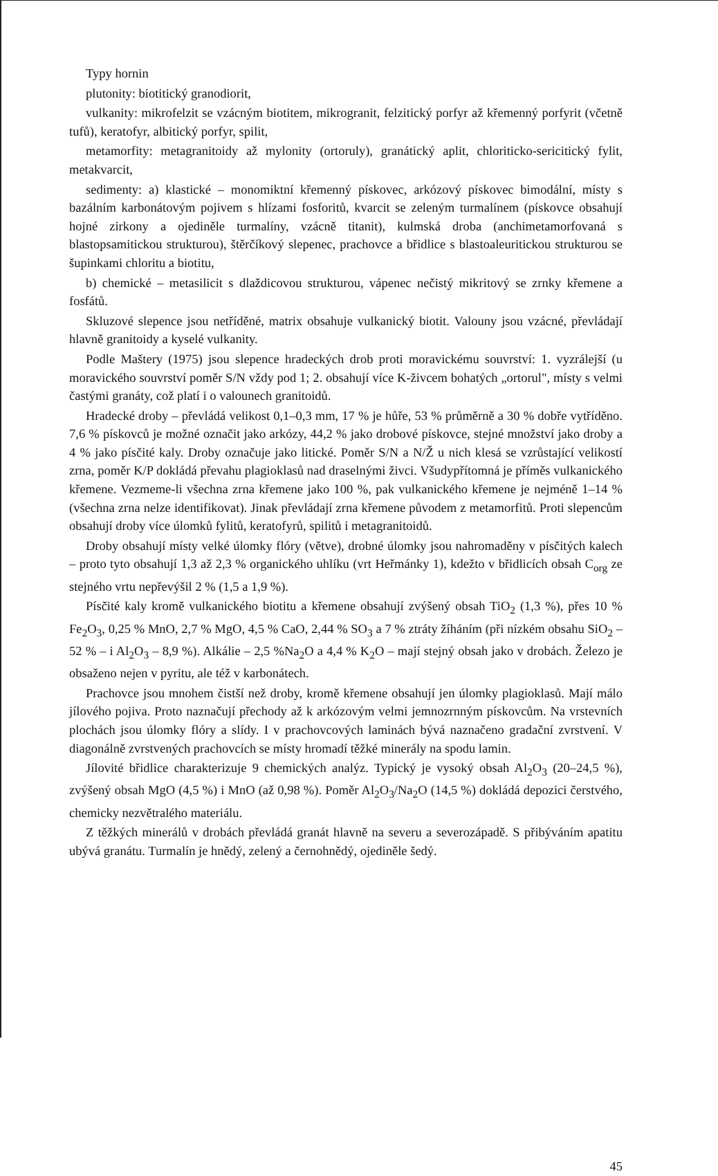Typy hornin
plutonity: biotitický granodiorit,
vulkanity: mikrofelzit se vzácným biotitem, mikrogranit, felzitický porfyr až křemenný porfyrit (včetně tufů), keratofyr, albitický porfyr, spilit,
metamorfity: metagranitoidy až mylonity (ortoruly), granátický aplit, chloriticko-sericitický fylit, metakvarcit,
sedimenty: a) klastické – monomiktní křemenný pískovec, arkózový pískovec bimodální, místy s bazálním karbonátovým pojivem s hlízami fosforitů, kvarcit se zeleným turmalínem (pískovce obsahují hojné zirkony a ojediněle turmalíny, vzácně titanit), kulmská droba (anchimetamorfovaná s blastopsamitickou strukturou), štěrčíkový slepenec, prachovce a břidlice s blastoaleuritickou strukturou se šupinkami chloritu a biotitu,
b) chemické – metasilicit s dlaždicovou strukturou, vápenec nečistý mikritový se zrnky křemene a fosfátů.
Skluzové slepence jsou netříděné, matrix obsahuje vulkanický biotit. Valouny jsou vzácné, převládají hlavně granitoidy a kyselé vulkanity.
Podle Maštery (1975) jsou slepence hradeckých drob proti moravickému souvrství: 1. vyzrálejší (u moravického souvrství poměr S/N vždy pod 1; 2. obsahují více K-živcem bohatých „ortorul", místy s velmi častými granáty, což platí i o valounech granitoidů.
Hradecké droby – převládá velikost 0,1–0,3 mm, 17 % je hůře, 53 % průměrně a 30 % dobře vytříděno. 7,6 % pískovců je možné označit jako arkózy, 44,2 % jako drobové pískovce, stejné množství jako droby a 4 % jako písčité kaly. Droby označuje jako litické. Poměr S/N a N/Ž u nich klesá se vzrůstající velikostí zrna, poměr K/P dokládá převahu plagioklasů nad draselnými živci. Všudypřítomná je příměs vulkanického křemene. Vezmeme-li všechna zrna křemene jako 100 %, pak vulkanického křemene je nejméně 1–14 % (všechna zrna nelze identifikovat). Jinak převládají zrna křemene původem z metamorfitů. Proti slepencům obsahují droby více úlomků fylitů, keratofyrů, spilitů i metagranitoidů.
Droby obsahují místy velké úlomky flóry (větve), drobné úlomky jsou nahromaděny v písčitých kalech – proto tyto obsahují 1,3 až 2,3 % organického uhlíku (vrt Heřmánky 1), kdežto v břidlicích obsah C<sub>org</sub> ze stejného vrtu nepřevýšil 2 % (1,5 a 1,9 %).
Písčité kaly kromě vulkanického biotitu a křemene obsahují zvýšený obsah TiO<sub>2</sub> (1,3 %), přes 10 % Fe<sub>2</sub>O<sub>3</sub>, 0,25 % MnO, 2,7 % MgO, 4,5 % CaO, 2,44 % SO<sub>3</sub> a 7 % ztráty žíháním (při nízkém obsahu SiO<sub>2</sub> – 52 % – i Al<sub>2</sub>O<sub>3</sub> – 8,9 %). Alkálie – 2,5 %Na<sub>2</sub>O a 4,4 % K<sub>2</sub>O – mají stejný obsah jako v drobách. Železo je obsaženo nejen v pyritu, ale též v karbonátech.
Prachovce jsou mnohem čistší než droby, kromě křemene obsahují jen úlomky plagioklasů. Mají málo jílového pojiva. Proto naznačují přechody až k arkózovým velmi jemnozrnným pískovcům. Na vrstevních plochách jsou úlomky flóry a slídy. I v prachovcových laminách bývá naznačeno gradační zvrstvení. V diagonálně zvrstvených prachovcích se místy hromadí těžké minerály na spodu lamin.
Jílovité břidlice charakterizuje 9 chemických analýz. Typický je vysoký obsah Al<sub>2</sub>O<sub>3</sub> (20–24,5 %), zvýšený obsah MgO (4,5 %) i MnO (až 0,98 %). Poměr Al<sub>2</sub>O<sub>3</sub>/Na<sub>2</sub>O (14,5 %) dokládá depozici čerstvého, chemicky nezvětralého materiálu.
Z těžkých minerálů v drobách převládá granát hlavně na severu a severozápadě. S přibýváním apatitu ubývá granátu. Turmalín je hnědý, zelený a černohnědý, ojediněle šedý.
45